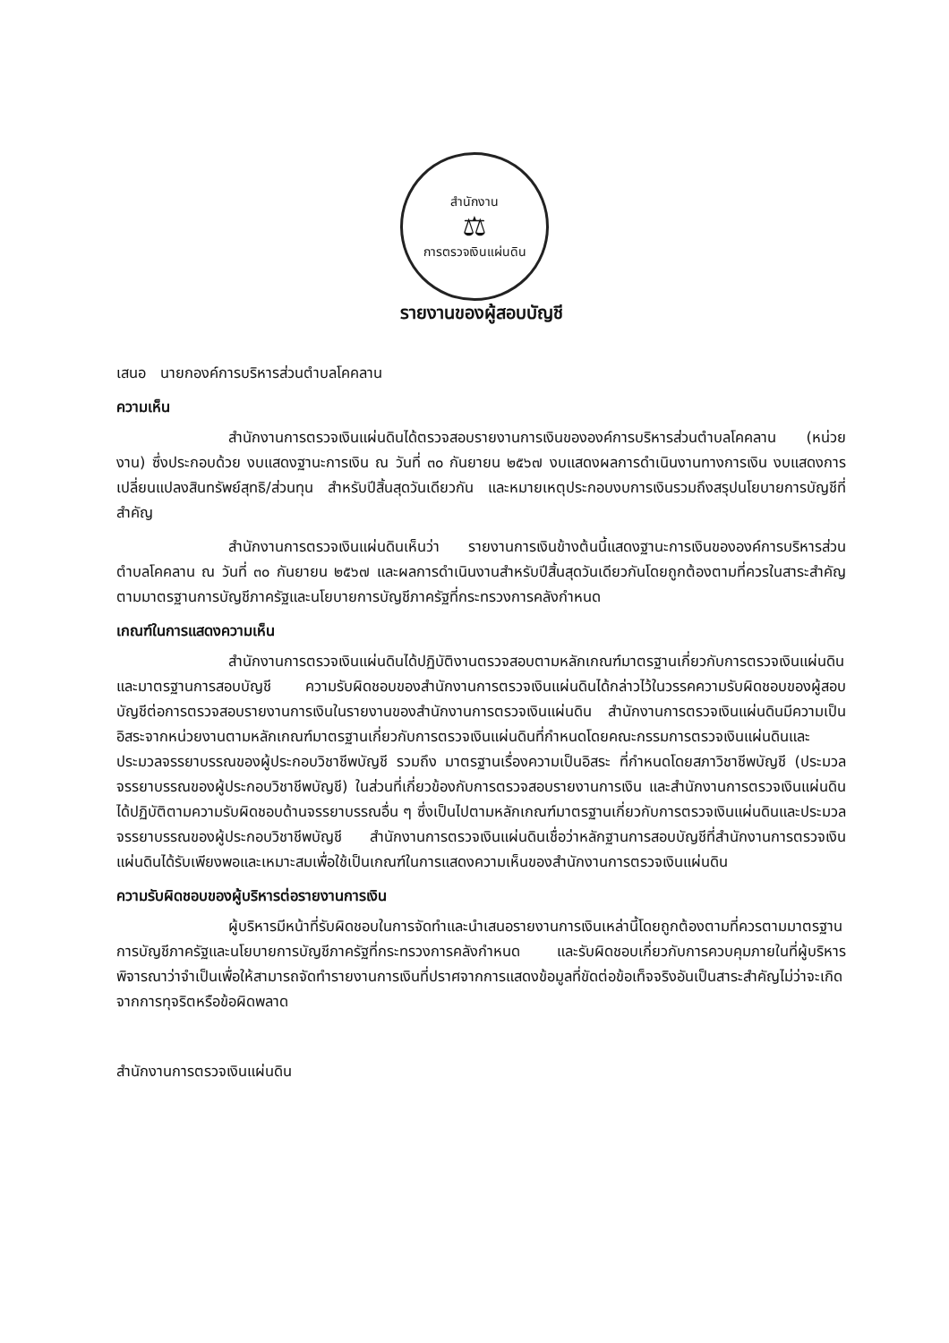สำนักงาน
⚖
การตรวจเงินแผ่นดิน
รายงานของผู้สอบบัญชี
เสนอ นายกองค์การบริหารส่วนตำบลโคคลาน
ความเห็น
สำนักงานการตรวจเงินแผ่นดินได้ตรวจสอบรายงานการเงินขององค์การบริหารส่วนตำบลโคคลาน (หน่วยงาน) ซึ่งประกอบด้วย งบแสดงฐานะการเงิน ณ วันที่ ๓๐ กันยายน ๒๕๖๗ งบแสดงผลการดำเนินงานทางการเงิน งบแสดงการเปลี่ยนแปลงสินทรัพย์สุทธิ/ส่วนทุน สำหรับปีสิ้นสุดวันเดียวกัน และหมายเหตุประกอบงบการเงินรวมถึงสรุปนโยบายการบัญชีที่สำคัญ
สำนักงานการตรวจเงินแผ่นดินเห็นว่า รายงานการเงินข้างต้นนี้แสดงฐานะการเงินขององค์การบริหารส่วนตำบลโคคลาน ณ วันที่ ๓๐ กันยายน ๒๕๖๗ และผลการดำเนินงานสำหรับปีสิ้นสุดวันเดียวกันโดยถูกต้องตามที่ควรในสาระสำคัญตามมาตรฐานการบัญชีภาครัฐและนโยบายการบัญชีภาครัฐที่กระทรวงการคลังกำหนด
เกณฑ์ในการแสดงความเห็น
สำนักงานการตรวจเงินแผ่นดินได้ปฏิบัติงานตรวจสอบตามหลักเกณฑ์มาตรฐานเกี่ยวกับการตรวจเงินแผ่นดินและมาตรฐานการสอบบัญชี ความรับผิดชอบของสำนักงานการตรวจเงินแผ่นดินได้กล่าวไว้ในวรรคความรับผิดชอบของผู้สอบบัญชีต่อการตรวจสอบรายงานการเงินในรายงานของสำนักงานการตรวจเงินแผ่นดิน สำนักงานการตรวจเงินแผ่นดินมีความเป็นอิสระจากหน่วยงานตามหลักเกณฑ์มาตรฐานเกี่ยวกับการตรวจเงินแผ่นดินที่กำหนดโดยคณะกรรมการตรวจเงินแผ่นดินและประมวลจรรยาบรรณของผู้ประกอบวิชาชีพบัญชี รวมถึง มาตรฐานเรื่องความเป็นอิสระ ที่กำหนดโดยสภาวิชาชีพบัญชี (ประมวลจรรยาบรรณของผู้ประกอบวิชาชีพบัญชี) ในส่วนที่เกี่ยวข้องกับการตรวจสอบรายงานการเงิน และสำนักงานการตรวจเงินแผ่นดินได้ปฏิบัติตามความรับผิดชอบด้านจรรยาบรรณอื่น ๆ ซึ่งเป็นไปตามหลักเกณฑ์มาตรฐานเกี่ยวกับการตรวจเงินแผ่นดินและประมวลจรรยาบรรณของผู้ประกอบวิชาชีพบัญชี สำนักงานการตรวจเงินแผ่นดินเชื่อว่าหลักฐานการสอบบัญชีที่สำนักงานการตรวจเงินแผ่นดินได้รับเพียงพอและเหมาะสมเพื่อใช้เป็นเกณฑ์ในการแสดงความเห็นของสำนักงานการตรวจเงินแผ่นดิน
ความรับผิดชอบของผู้บริหารต่อรายงานการเงิน
ผู้บริหารมีหน้าที่รับผิดชอบในการจัดทำและนำเสนอรายงานการเงินเหล่านี้โดยถูกต้องตามที่ควรตามมาตรฐานการบัญชีภาครัฐและนโยบายการบัญชีภาครัฐที่กระทรวงการคลังกำหนด และรับผิดชอบเกี่ยวกับการควบคุมภายในที่ผู้บริหารพิจารณาว่าจำเป็นเพื่อให้สามารถจัดทำรายงานการเงินที่ปราศจากการแสดงข้อมูลที่ขัดต่อข้อเท็จจริงอันเป็นสาระสำคัญไม่ว่าจะเกิดจากการทุจริตหรือข้อผิดพลาด
สำนักงานการตรวจเงินแผ่นดิน